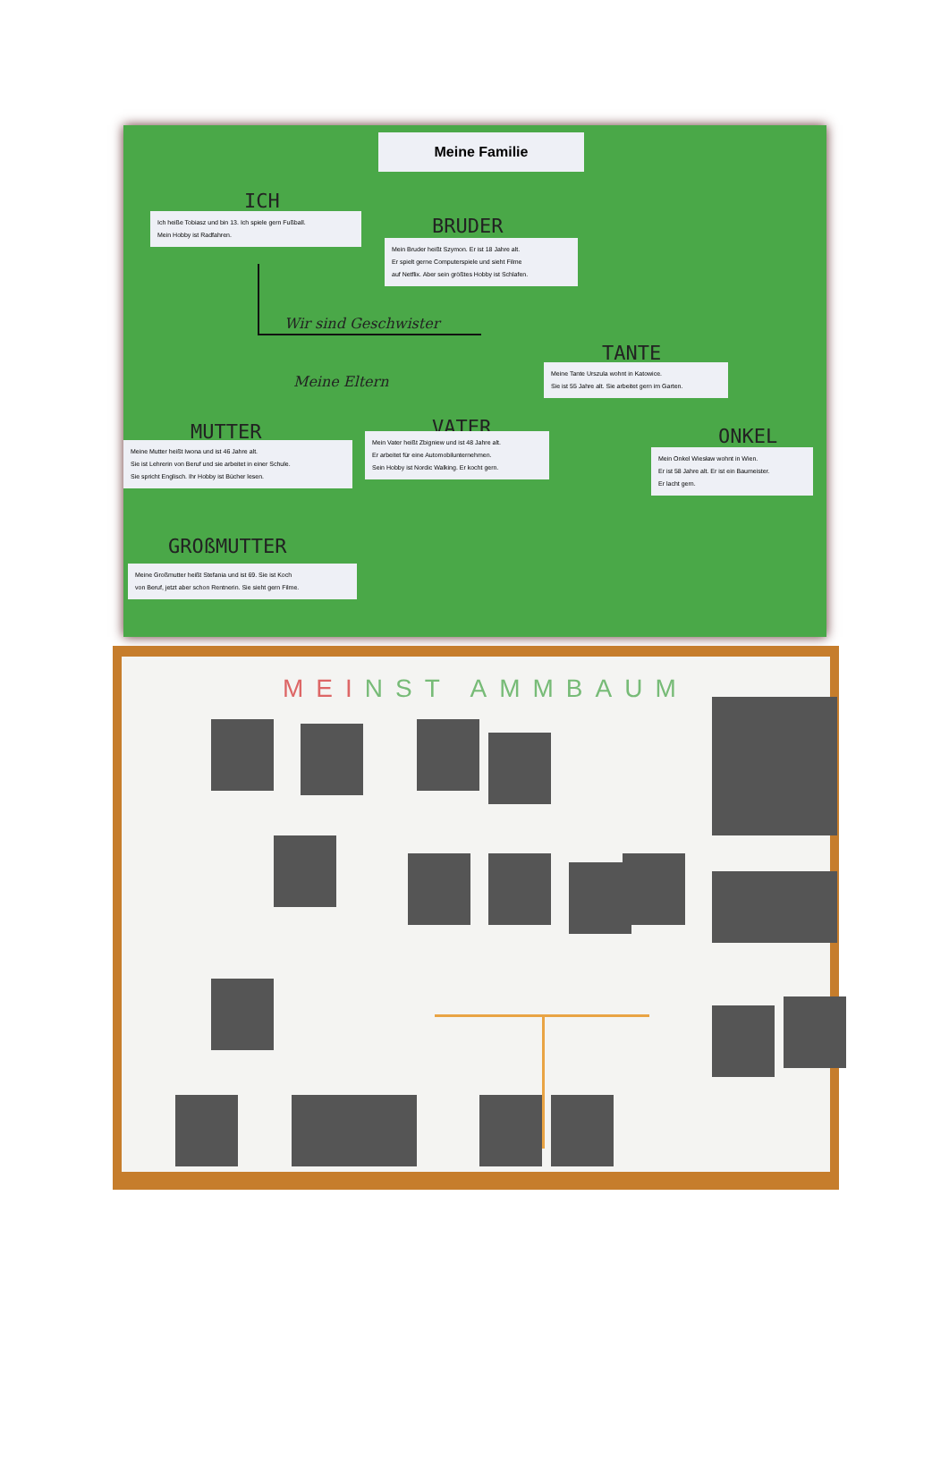Meine Familie
ICH
Ich heiße Tobiasz und bin 13. Ich spiele gern Fußball.
Mein Hobby ist Radfahren.
BRUDER
Mein Bruder heißt Szymon. Er ist 18 Jahre alt.
Er spielt gerne Computerspiele und sieht Filme
auf Netflix. Aber sein größtes Hobby ist Schlafen.
Wir sind Geschwister
TANTE
Meine Tante Urszula wohnt in Katowice.
Sie ist 55 Jahre alt. Sie arbeitet gern im Garten.
Meine Eltern
MUTTER VATER ONKEL
Meine Mutter heißt Iwona und ist 46 Jahre alt.
Sie ist Lehrerin von Beruf und sie arbeitet in einer Schule.
Sie spricht Englisch. Ihr Hobby ist Bücher lesen.
Mein Vater heißt Zbigniew und ist 48 Jahre alt.
Er arbeitet für eine Automobilunternehmen.
Sein Hobby ist Nordic Walking. Er kocht gern.
Mein Onkel Wiesław wohnt in Wien.
Er ist 58 Jahre alt. Er ist ein Baumeister.
Er lacht gern.
GROßMUTTER
Meine Großmutter heißt Stefania und ist 69. Sie ist Koch
von Beruf, jetzt aber schon Rentnerin. Sie sieht gern Filme.
MEI NST AMMBAUM